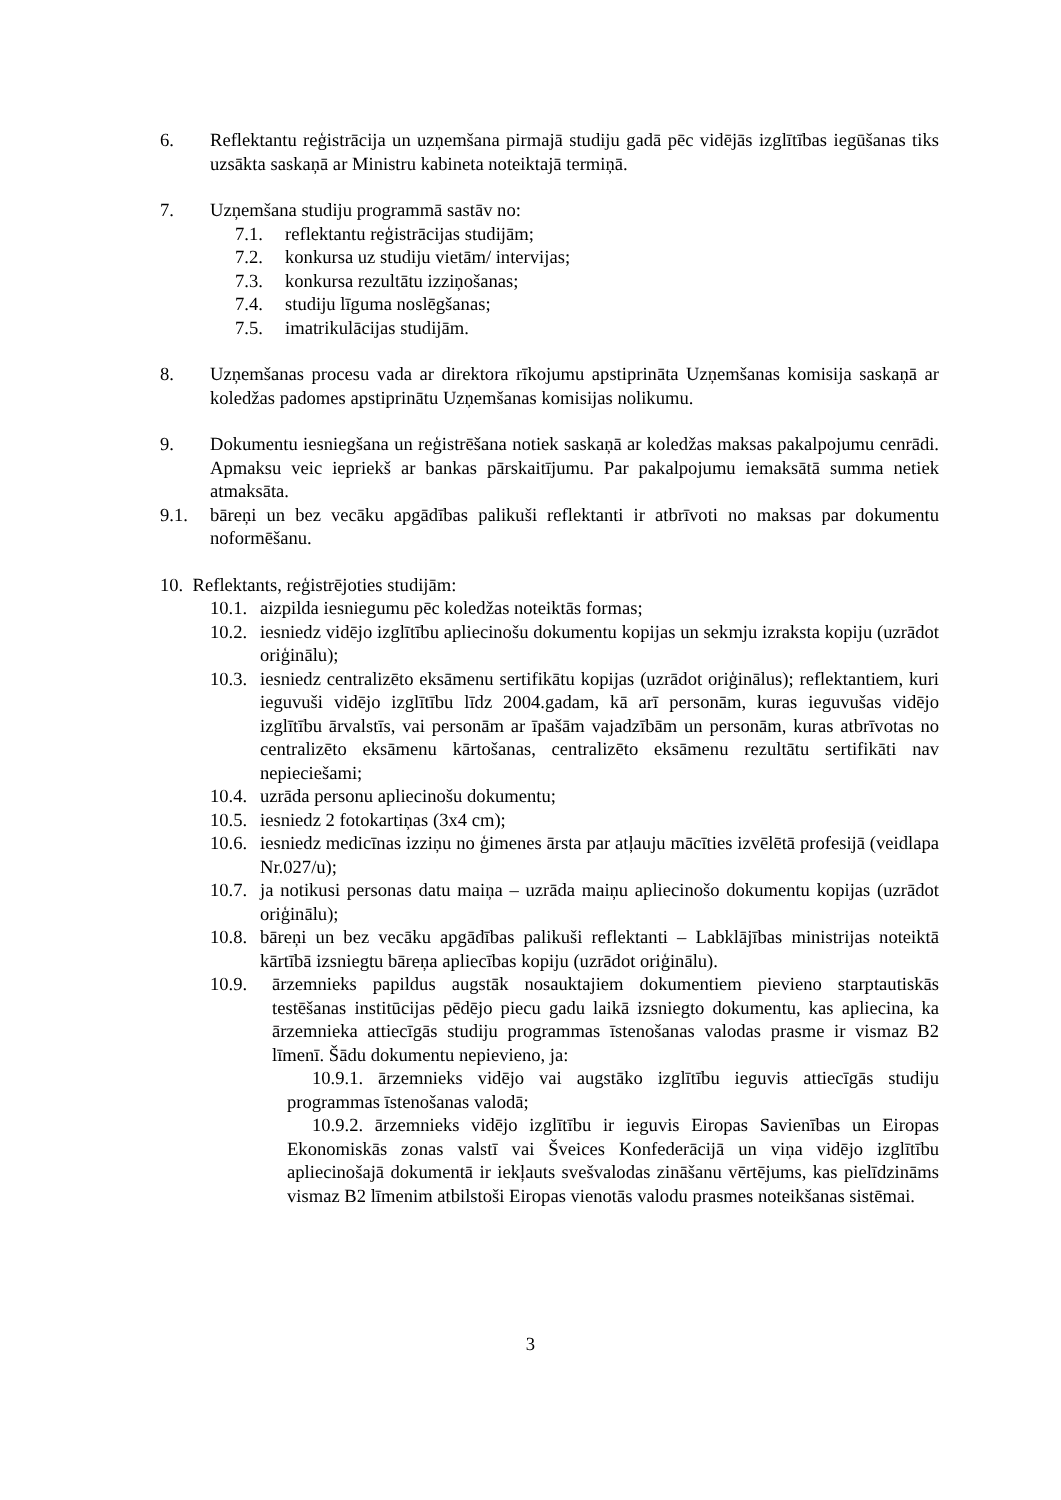6. Reflektantu reģistrācija un uzņemšana pirmajā studiju gadā pēc vidējās izglītības iegūšanas tiks uzsākta saskaņā ar Ministru kabineta noteiktajā termiņā.
7. Uzņemšana studiju programmā sastāv no:
7.1. reflektantu reģistrācijas studijām;
7.2. konkursa uz studiju vietām/ intervijas;
7.3. konkursa rezultātu izziņošanas;
7.4. studiju līguma noslēgšanas;
7.5. imatrikulācijas studijām.
8. Uzņemšanas procesu vada ar direktora rīkojumu apstiprināta Uzņemšanas komisija saskaņā ar koledžas padomes apstiprinātu Uzņemšanas komisijas nolikumu.
9. Dokumentu iesniegšana un reģistrēšana notiek saskaņā ar koledžas maksas pakalpojumu cenrādi. Apmaksu veic iepriekš ar bankas pārskaitījumu. Par pakalpojumu iemaksātā summa netiek atmaksāta.
9.1. bāreņi un bez vecāku apgādības palikuši reflektanti ir atbrīvoti no maksas par dokumentu noformēšanu.
10. Reflektants, reģistrējoties studijām:
10.1.
aizpilda iesniegumu pēc koledžas noteiktās formas;
10.2.
iesniedz vidējo izglītību apliecinošu dokumentu kopijas un sekmju izraksta kopiju (uzrādot oriģinālu);
10.3.
iesniedz centralizēto eksāmenu sertifikātu kopijas (uzrādot oriģinālus); reflektantiem, kuri ieguvuši vidējo izglītību līdz 2004.gadam, kā arī personām, kuras ieguvušas vidējo izglītību ārvalstīs, vai personām ar īpašām vajadzībām un personām, kuras atbrīvotas no centralizēto eksāmenu kārtošanas, centralizēto eksāmenu rezultātu sertifikāti nav nepieciešami;
10.4.
uzrāda personu apliecinošu dokumentu;
10.5.
iesniedz 2 fotokartiņas (3x4 cm);
10.6.
iesniedz medicīnas izziņu no ģimenes ārsta par atļauju mācīties izvēlētā profesijā (veidlapa Nr.027/u);
10.7.
ja notikusi personas datu maiņa – uzrāda maiņu apliecinošo dokumentu kopijas (uzrādot oriģinālu);
10.8.
bāreņi un bez vecāku apgādības palikuši reflektanti – Labklājības ministrijas noteiktā kārtībā izsniegtu bāreņa apliecības kopiju (uzrādot oriģinālu).
10.9. ārzemnieks papildus augstāk nosauktajiem dokumentiem pievieno starptautiskās testēšanas institūcijas pēdējo piecu gadu laikā izsniegto dokumentu, kas apliecina, ka ārzemnieka attiecīgās studiju programmas īstenošanas valodas prasme ir vismaz B2 līmenī. Šādu dokumentu nepievieno, ja:
10.9.1. ārzemnieks vidējo vai augstāko izglītību ieguvis attiecīgās studiju programmas īstenošanas valodā;
10.9.2. ārzemnieks vidējo izglītību ir ieguvis Eiropas Savienības un Eiropas Ekonomiskās zonas valstī vai Šveices Konfederācijā un viņa vidējo izglītību apliecinošajā dokumentā ir iekļauts svešvalodas zināšanu vērtējums, kas pielīdzināms vismaz B2 līmenim atbilstoši Eiropas vienotās valodu prasmes noteikšanas sistēmai.
3